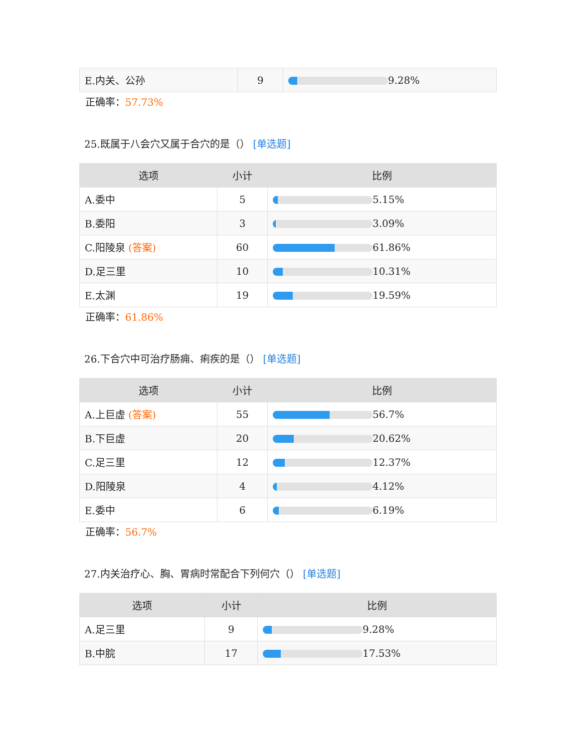| E.内关、公孙 | 9 | 9.28% |
正确率：57.73%
25.既属于八会穴又属于合穴的是（） [单选题]
| 选项 | 小计 | 比例 |
| --- | --- | --- |
| A.委中 | 5 | 5.15% |
| B.委阳 | 3 | 3.09% |
| C.阳陵泉 (答案) | 60 | 61.86% |
| D.足三里 | 10 | 10.31% |
| E.太渊 | 19 | 19.59% |
正确率：61.86%
26.下合穴中可治疗肠痈、痢疾的是（） [单选题]
| 选项 | 小计 | 比例 |
| --- | --- | --- |
| A.上巨虚 (答案) | 55 | 56.7% |
| B.下巨虚 | 20 | 20.62% |
| C.足三里 | 12 | 12.37% |
| D.阳陵泉 | 4 | 4.12% |
| E.委中 | 6 | 6.19% |
正确率：56.7%
27.内关治疗心、胸、胃病时常配合下列何穴（） [单选题]
| 选项 | 小计 | 比例 |
| --- | --- | --- |
| A.足三里 | 9 | 9.28% |
| B.中脘 | 17 | 17.53% |